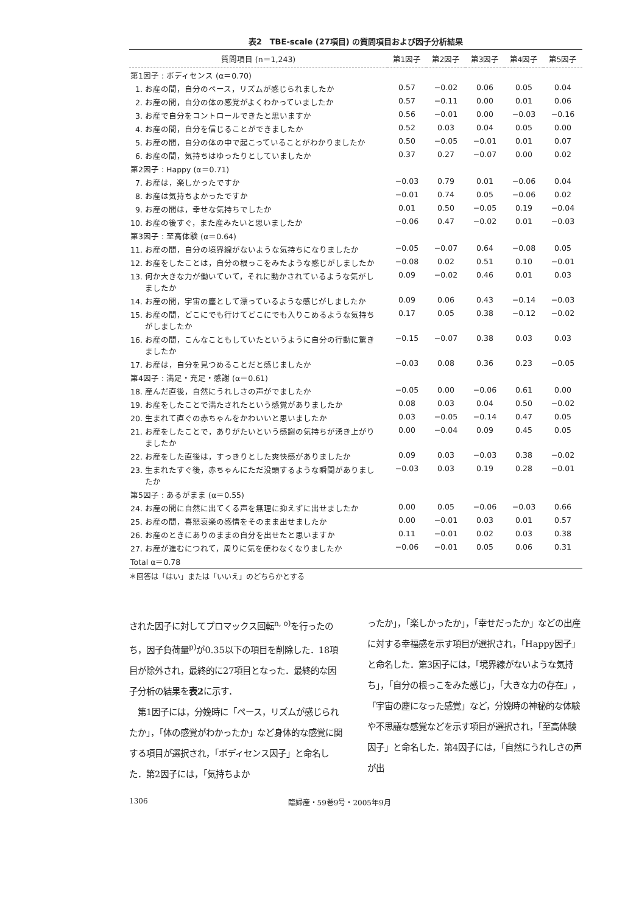表2　TBE-scale (27項目) の質問項目および因子分析結果
| 質問項目 (n＝1,243) | 第1因子 | 第2因子 | 第3因子 | 第4因子 | 第5因子 |
| --- | --- | --- | --- | --- | --- |
| 第1因子 : ボディセンス (α＝0.70) | | | | | |
| 1. お産の間，自分のペース，リズムが感じられましたか | 0.57 | −0.02 | 0.06 | 0.05 | 0.04 |
| 2. お産の間，自分の体の感覚がよくわかっていましたか | 0.57 | −0.11 | 0.00 | 0.01 | 0.06 |
| 3. お産で自分をコントロールできたと思いますか | 0.56 | −0.01 | 0.00 | −0.03 | −0.16 |
| 4. お産の間，自分を信じることができましたか | 0.52 | 0.03 | 0.04 | 0.05 | 0.00 |
| 5. お産の間，自分の体の中で起こっていることがわかりましたか | 0.50 | −0.05 | −0.01 | 0.01 | 0.07 |
| 6. お産の間，気持ちはゆったりとしていましたか | 0.37 | 0.27 | −0.07 | 0.00 | 0.02 |
| 第2因子 : Happy (α＝0.71) | | | | | |
| 7. お産は，楽しかったですか | −0.03 | 0.79 | 0.01 | −0.06 | 0.04 |
| 8. お産は気持ちよかったですか | −0.01 | 0.74 | 0.05 | −0.06 | 0.02 |
| 9. お産の間は，幸せな気持ちでしたか | 0.01 | 0.50 | −0.05 | 0.19 | −0.04 |
| 10. お産の後すぐ，また産みたいと思いましたか | −0.06 | 0.47 | −0.02 | 0.01 | −0.03 |
| 第3因子 : 至高体験 (α＝0.64) | | | | | |
| 11. お産の間，自分の境界線がないような気持ちになりましたか | −0.05 | −0.07 | 0.64 | −0.08 | 0.05 |
| 12. お産をしたことは，自分の根っこをみたような感じがしましたか | −0.08 | 0.02 | 0.51 | 0.10 | −0.01 |
| 13. 何か大きな力が働いていて，それに動かされているような気がしましたか | 0.09 | −0.02 | 0.46 | 0.01 | 0.03 |
| 14. お産の間，宇宙の塵として漂っているような感じがしましたか | 0.09 | 0.06 | 0.43 | −0.14 | −0.03 |
| 15. お産の間，どこにでも行けてどこにでも入りこめるような気持ちがしましたか | 0.17 | 0.05 | 0.38 | −0.12 | −0.02 |
| 16. お産の間，こんなこともしていたというように自分の行動に驚きましたか | −0.15 | −0.07 | 0.38 | 0.03 | 0.03 |
| 17. お産は，自分を見つめることだと感じましたか | −0.03 | 0.08 | 0.36 | 0.23 | −0.05 |
| 第4因子 : 満足・充足・感謝 (α＝0.61) | | | | | |
| 18. 産んだ直後，自然にうれしさの声がでましたか | −0.05 | 0.00 | −0.06 | 0.61 | 0.00 |
| 19. お産をしたことで満たされたという感覚がありましたか | 0.08 | 0.03 | 0.04 | 0.50 | −0.02 |
| 20. 生まれて直ぐの赤ちゃんをかわいいと思いましたか | 0.03 | −0.05 | −0.14 | 0.47 | 0.05 |
| 21. お産をしたことで，ありがたいという感謝の気持ちが湧き上がりましたか | 0.00 | −0.04 | 0.09 | 0.45 | 0.05 |
| 22. お産をした直後は，すっきりとした爽快感がありましたか | 0.09 | 0.03 | −0.03 | 0.38 | −0.02 |
| 23. 生まれたすぐ後，赤ちゃんにただ没頭するような瞬間がありましたか | −0.03 | 0.03 | 0.19 | 0.28 | −0.01 |
| 第5因子 : あるがまま (α＝0.55) | | | | | |
| 24. お産の間に自然に出てくる声を無理に抑えずに出せましたか | 0.00 | 0.05 | −0.06 | −0.03 | 0.66 |
| 25. お産の間，喜怒哀楽の感情をそのまま出せましたか | 0.00 | −0.01 | 0.03 | 0.01 | 0.57 |
| 26. お産のときにありのままの自分を出せたと思いますか | 0.11 | −0.01 | 0.02 | 0.03 | 0.38 |
| 27. お産が進むにつれて，周りに気を使わなくなりましたか | −0.06 | −0.01 | 0.05 | 0.06 | 0.31 |
| Total α＝0.78 | | | | | |
＊回答は「はい」または「いいえ」のどちらかとする
された因子に対してプロマックス回転<sup>n, o)</sup>を行ったのち，因子負荷量<sup>p)</sup>が0.35以下の項目を削除した．18項目が除外され，最終的に27項目となった．最終的な因子分析の結果を表2に示す．
　第1因子には，分娩時に「ペース，リズムが感じられたか」，「体の感覚がわかったか」など身体的な感覚に関する項目が選択され，「ボディセンス因子」と命名した．第2因子には，「気持ちよか
ったか」，「楽しかったか」，「幸せだったか」などの出産に対する幸福感を示す項目が選択され，「Happy因子」と命名した．第3因子には，「境界線がないような気持ち」，「自分の根っこをみた感じ」，「大きな力の存在」，「宇宙の塵になった感覚」など，分娩時の神秘的な体験や不思議な感覚などを示す項目が選択され，「至高体験因子」と命名した．第4因子には，「自然にうれしさの声が出
1306 臨婦産・59巻9号・2005年9月